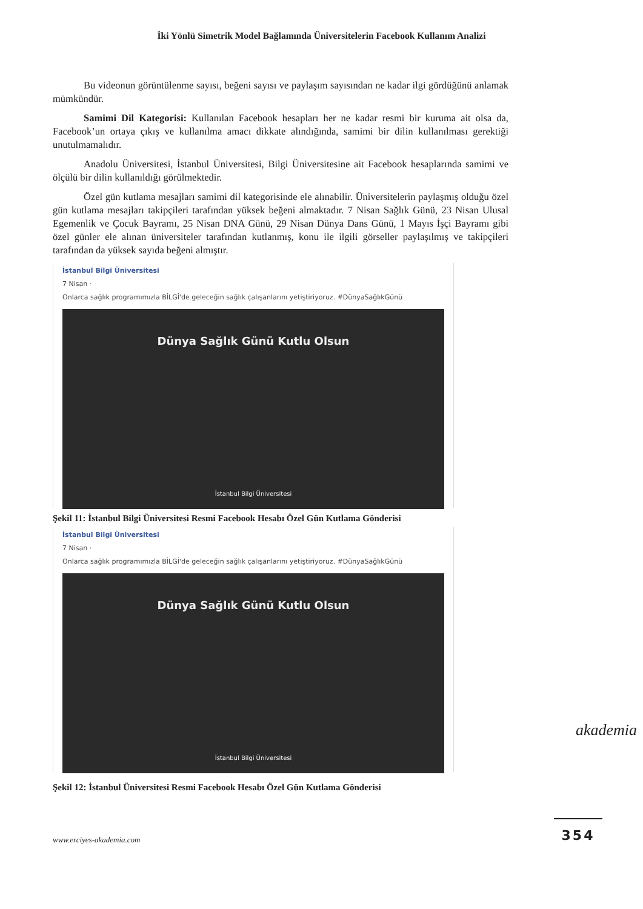İki Yönlü Simetrik Model Bağlamında Üniversitelerin Facebook Kullanım Analizi
Bu videonun görüntülenme sayısı, beğeni sayısı ve paylaşım sayısından ne kadar ilgi gördüğünü anlamak mümkündür.
Samimi Dil Kategorisi: Kullanılan Facebook hesapları her ne kadar resmi bir kuruma ait olsa da, Facebook’un ortaya çıkış ve kullanılma amacı dikkate alındığında, samimi bir dilin kullanılması gerektiği unutulmamalıdır.
Anadolu Üniversitesi, İstanbul Üniversitesi, Bilgi Üniversitesine ait Facebook hesaplarında samimi ve ölçülü bir dilin kullanıldığı görülmektedir.
Özel gün kutlama mesajları samimi dil kategorisinde ele alınabilir. Üniversitelerin paylaşmış olduğu özel gün kutlama mesajları takipçileri tarafından yüksek beğeni almaktadır. 7 Nisan Sağlık Günü, 23 Nisan Ulusal Egemenlik ve Çocuk Bayramı, 25 Nisan DNA Günü, 29 Nisan Dünya Dans Günü, 1 Mayıs İşçi Bayramı gibi özel günler ele alınan üniversiteler tarafından kutlanmış, konu ile ilgili görseller paylaşılmış ve takipçileri tarafından da yüksek sayıda beğeni almıştır.
İstanbul Bilgi Üniversitesi
7 Nisan ·
Onlarca sağlık programımızla BİLGİ'de geleceğin sağlık çalışanlarını yetiştiriyoruz. #DünyaSağlıkGünü
Dünya Sağlık Günü Kutlu Olsun
İstanbul Bilgi Üniversitesi
Şekil 11: İstanbul Bilgi Üniversitesi Resmi Facebook Hesabı Özel Gün Kutlama Gönderisi
İstanbul Bilgi Üniversitesi
7 Nisan ·
Onlarca sağlık programımızla BİLGİ'de geleceğin sağlık çalışanlarını yetiştiriyoruz. #DünyaSağlıkGünü
Dünya Sağlık Günü Kutlu Olsun
İstanbul Bilgi Üniversitesi
Şekil 12: İstanbul Üniversitesi Resmi Facebook Hesabı Özel Gün Kutlama Gönderisi
akademia
www.erciyes-akademia.com
354